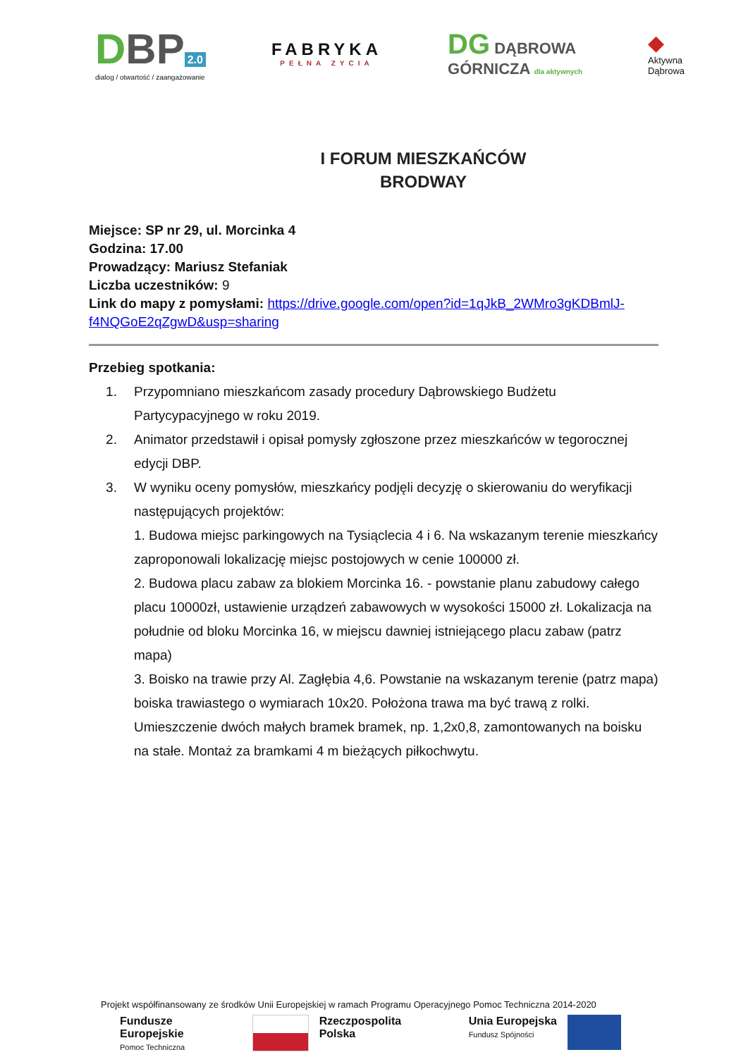DBP 2.0
dialog / otwartość / zaangażowanie
FABRYKA
PEŁNA ZYCIA
DG DĄBROWA
GÓRNICZA dla aktywnych
◆
Aktywna
Dąbrowa
I FORUM MIESZKAŃCÓW
BRODWAY
Miejsce: SP nr 29, ul. Morcinka 4
Godzina: 17.00
Prowadzący: Mariusz Stefaniak
Liczba uczestników: 9
Link do mapy z pomysłami: https://drive.google.com/open?id=1qJkB_2WMro3gKDBmlJ-f4NQGoE2qZgwD&usp=sharing
Przebieg spotkania:
1. Przypomniano mieszkańcom zasady procedury Dąbrowskiego Budżetu Partycypacyjnego w roku 2019.
2. Animator przedstawił i opisał pomysły zgłoszone przez mieszkańców w tegorocznej edycji DBP.
3. W wyniku oceny pomysłów, mieszkańcy podjęli decyzję o skierowaniu do weryfikacji następujących projektów:
1. Budowa miejsc parkingowych na Tysiąclecia 4 i 6. Na wskazanym terenie mieszkańcy zaproponowali lokalizację miejsc postojowych w cenie 100000 zł.
2. Budowa placu zabaw za blokiem Morcinka 16. - powstanie planu zabudowy całego placu 10000zł, ustawienie urządzeń zabawowych w wysokości 15000 zł. Lokalizacja na południe od bloku Morcinka 16, w miejscu dawniej istniejącego placu zabaw (patrz mapa)
3. Boisko na trawie przy Al. Zagłębia 4,6. Powstanie na wskazanym terenie (patrz mapa) boiska trawiastego o wymiarach 10x20. Położona trawa ma być trawą z rolki. Umieszczenie dwóch małych bramek bramek, np. 1,2x0,8, zamontowanych na boisku na stałe. Montaż za bramkami 4 m bieżących piłkochwytu.
Projekt współfinansowany ze środków Unii Europejskiej w ramach Programu Operacyjnego Pomoc Techniczna 2014-2020
Fundusze
Europejskie
Pomoc Techniczna
Rzeczpospolita
Polska
Unia Europejska
Fundusz Spójności